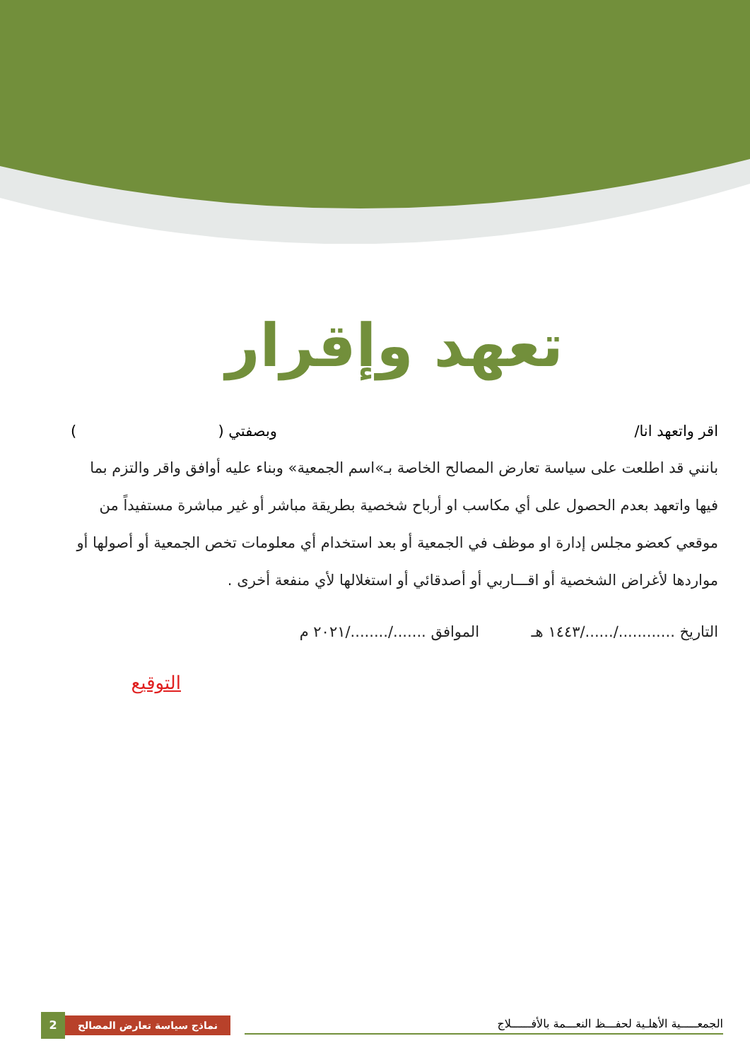تعهد وإقرار
اقر واتعهد انا/ وبصفتي ( )
بانني قد اطلعت على سياسة تعارض المصالح الخاصة بـ»اسم الجمعية» وبناء عليه أوافق واقر والتزم بما فيها واتعهد بعدم الحصول على أي مكاسب او أرباح شخصية بطريقة مباشر أو غير مباشرة مستفيداً من موقعي كعضو مجلس إدارة او موظف في الجمعية أو بعد استخدام أي معلومات تخص الجمعية أو أصولها أو مواردها لأغراض الشخصية أو اقـــاربي أو أصدقائي أو استغلالها لأي منفعة أخرى .
التاريخ ............/....../١٤٤٣ هـ الموافق ......./......../٢٠٢١ م
التوقيع
2
نماذج سياسة تعارض المصالح
الجمعـــــية الأهلـية لحفـــظ النعـــمة بالأفــــــلاج